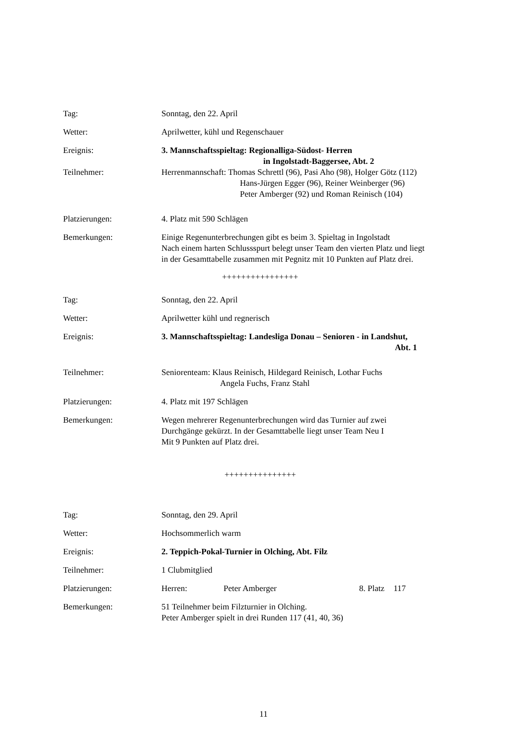Tag: Sonntag, den 22. April
Wetter: Aprilwetter, kühl und Regenschauer
Ereignis: 3. Mannschaftsspieltag: Regionalliga-Südost- Herren
in Ingolstadt-Baggersee, Abt. 2
Teilnehmer: Herrenmannschaft: Thomas Schrettl (96), Pasi Aho (98), Holger Götz (112)
Hans-Jürgen Egger (96), Reiner Weinberger (96)
Peter Amberger (92) und Roman Reinisch (104)
Platzierungen: 4. Platz mit 590 Schlägen
Bemerkungen: Einige Regenunterbrechungen gibt es beim 3. Spieltag in Ingolstadt
Nach einem harten Schlussspurt belegt unser Team den vierten Platz und liegt
in der Gesamttabelle zusammen mit Pegnitz mit 10 Punkten auf Platz drei.
++++++++++++++++
Tag: Sonntag, den 22. April
Wetter: Aprilwetter kühl und regnerisch
Ereignis: 3. Mannschaftsspieltag: Landesliga Donau – Senioren - in Landshut,
Abt. 1
Teilnehmer: Seniorenteam: Klaus Reinisch, Hildegard Reinisch, Lothar Fuchs
Angela Fuchs, Franz Stahl
Platzierungen: 4. Platz mit 197 Schlägen
Bemerkungen: Wegen mehrerer Regenunterbrechungen wird das Turnier auf zwei
Durchgänge gekürzt. In der Gesamttabelle liegt unser Team Neu I
Mit 9 Punkten auf Platz drei.
+++++++++++++++
Tag: Sonntag, den 29. April
Wetter: Hochsommerlich warm
Ereignis: 2. Teppich-Pokal-Turnier in Olching, Abt. Filz
Teilnehmer: 1 Clubmitglied
Platzierungen: Herren: Peter Amberger 8. Platz 117
Bemerkungen: 51 Teilnehmer beim Filzturnier in Olching.
Peter Amberger spielt in drei Runden 117 (41, 40, 36)
11